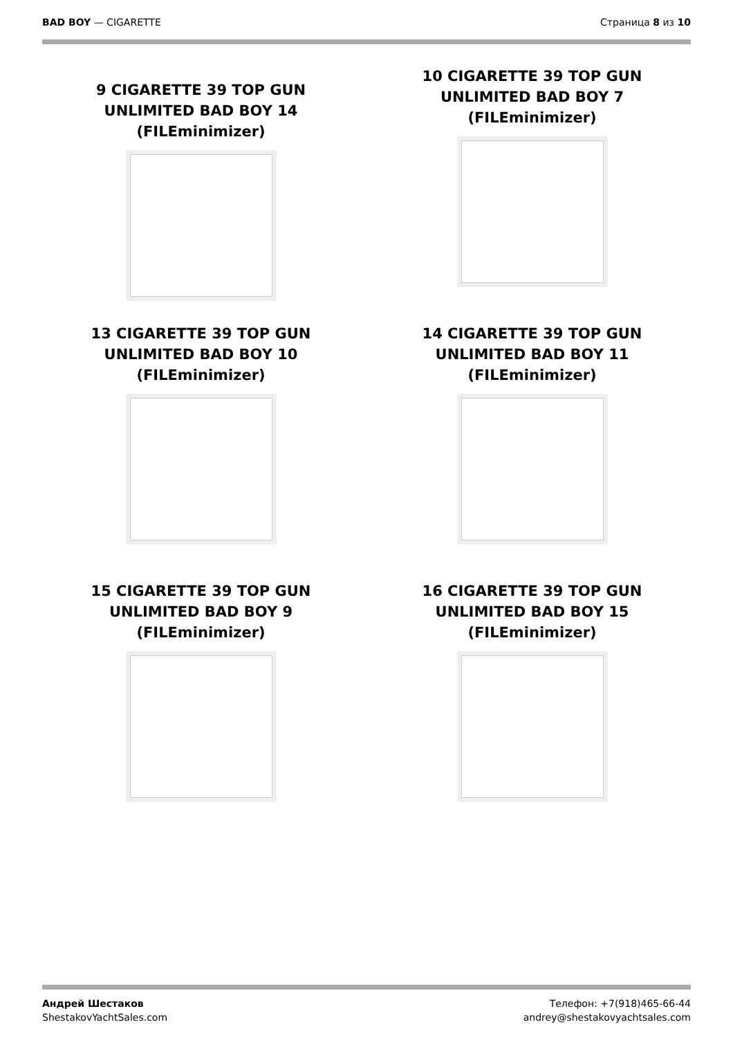BAD BOY — CIGARETTE Страница 8 из 10
9 CIGARETTE 39 TOP GUN UNLIMITED BAD BOY 14 (FILEminimizer)
10 CIGARETTE 39 TOP GUN UNLIMITED BAD BOY 7 (FILEminimizer)
13 CIGARETTE 39 TOP GUN UNLIMITED BAD BOY 10 (FILEminimizer)
14 CIGARETTE 39 TOP GUN UNLIMITED BAD BOY 11 (FILEminimizer)
15 CIGARETTE 39 TOP GUN UNLIMITED BAD BOY 9 (FILEminimizer)
16 CIGARETTE 39 TOP GUN UNLIMITED BAD BOY 15 (FILEminimizer)
Андрей Шестаков
ShestakovYachtSales.com
Телефон: +7(918)465-66-44
andrey@shestakovyachtsales.com